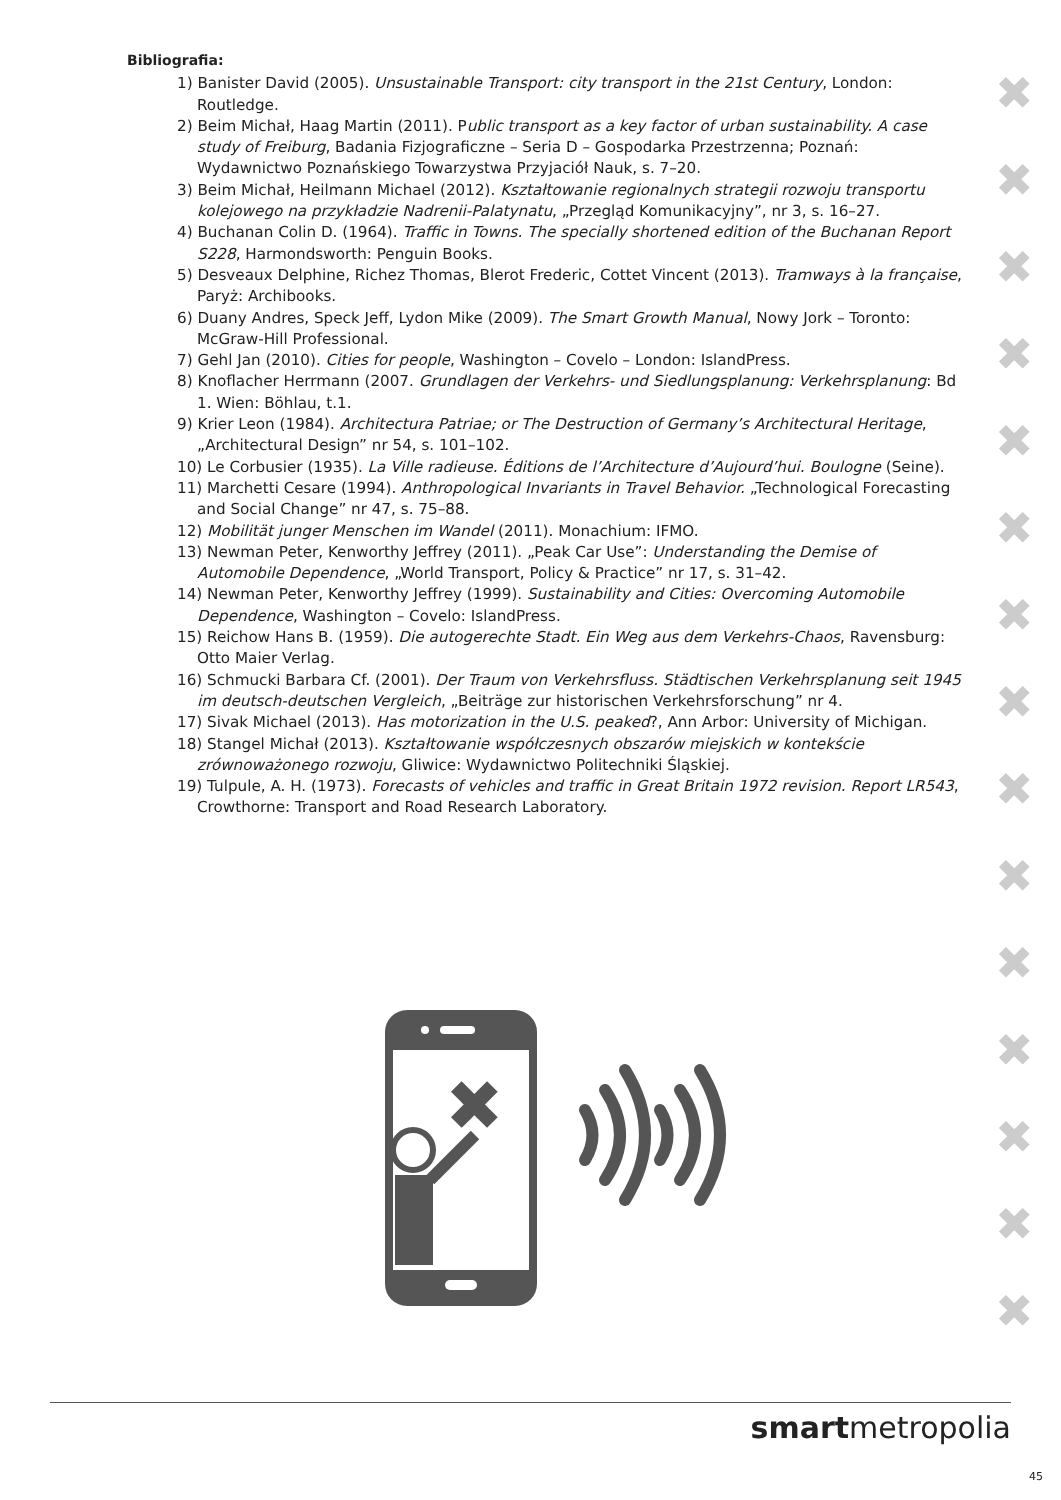Bibliografia:
1) Banister David (2005). Unsustainable Transport: city transport in the 21st Century, London: Routledge.
2) Beim Michał, Haag Martin (2011). Public transport as a key factor of urban sustainability. A case study of Freiburg, Badania Fizjograficzne – Seria D – Gospodarka Przestrzenna; Poznań: Wydawnictwo Poznańskiego Towarzystwa Przyjaciół Nauk, s. 7–20.
3) Beim Michał, Heilmann Michael (2012). Kształtowanie regionalnych strategii rozwoju transportu kolejowego na przykładzie Nadrenii-Palatynatu, „Przegląd Komunikacyjny”, nr 3, s. 16–27.
4) Buchanan Colin D. (1964). Traffic in Towns. The specially shortened edition of the Buchanan Report S228, Harmondsworth: Penguin Books.
5) Desveaux Delphine, Richez Thomas, Blerot Frederic, Cottet Vincent (2013). Tramways à la française, Paryż: Archibooks.
6) Duany Andres, Speck Jeff, Lydon Mike (2009). The Smart Growth Manual, Nowy Jork – Toronto: McGraw-Hill Professional.
7) Gehl Jan (2010). Cities for people, Washington – Covelo – London: IslandPress.
8) Knoflacher Herrmann (2007. Grundlagen der Verkehrs- und Siedlungsplanung: Verkehrsplanung: Bd 1. Wien: Böhlau, t.1.
9) Krier Leon (1984). Architectura Patriae; or The Destruction of Germany’s Architectural Heritage, „Architectural Design” nr 54, s. 101–102.
10) Le Corbusier (1935). La Ville radieuse. Éditions de l’Architecture d’Aujourd’hui. Boulogne (Seine).
11) Marchetti Cesare (1994). Anthropological Invariants in Travel Behavior. „Technological Forecasting and Social Change” nr 47, s. 75–88.
12) Mobilität junger Menschen im Wandel (2011). Monachium: IFMO.
13) Newman Peter, Kenworthy Jeffrey (2011). „Peak Car Use”: Understanding the Demise of Automobile Dependence, „World Transport, Policy & Practice” nr 17, s. 31–42.
14) Newman Peter, Kenworthy Jeffrey (1999). Sustainability and Cities: Overcoming Automobile Dependence, Washington – Covelo: IslandPress.
15) Reichow Hans B. (1959). Die autogerechte Stadt. Ein Weg aus dem Verkehrs-Chaos, Ravensburg: Otto Maier Verlag.
16) Schmucki Barbara Cf. (2001). Der Traum von Verkehrsfluss. Städtischen Verkehrsplanung seit 1945 im deutsch-deutschen Vergleich, „Beiträge zur historischen Verkehrsforschung” nr 4.
17) Sivak Michael (2013). Has motorization in the U.S. peaked?, Ann Arbor: University of Michigan.
18) Stangel Michał (2013). Kształtowanie współczesnych obszarów miejskich w kontekście zrównoważonego rozwoju, Gliwice: Wydawnictwo Politechniki Śląskiej.
19) Tulpule, A. H. (1973). Forecasts of vehicles and traffic in Great Britain 1972 revision. Report LR543, Crowthorne: Transport and Road Research Laboratory.
✖
✖
✖
✖
✖
✖
✖
✖
✖
✖
✖
✖
✖
✖
✖
✖
smartmetropolia
45